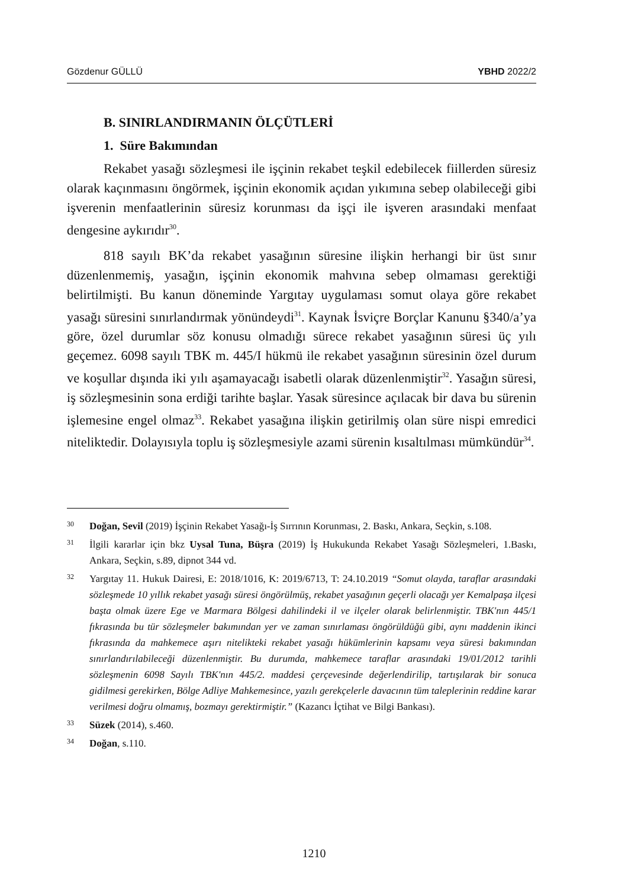Gözdenur GÜLLÜ YBHD 2022/2
B. SINIRLANDIRMANIN ÖLÇÜTLERİ
1. Süre Bakımından
Rekabet yasağı sözleşmesi ile işçinin rekabet teşkil edebilecek fiillerden süresiz olarak kaçınmasını öngörmek, işçinin ekonomik açıdan yıkımına sebep olabileceği gibi işverenin menfaatlerinin süresiz korunması da işçi ile işveren arasındaki menfaat dengesine aykırıdır<sup>30</sup>.
818 sayılı BK’da rekabet yasağının süresine ilişkin herhangi bir üst sınır düzenlenmemiş, yasağın, işçinin ekonomik mahvına sebep olmaması gerektiği belirtilmişti. Bu kanun döneminde Yargıtay uygulaması somut olaya göre rekabet yasağı süresini sınırlandırmak yönündeydi<sup>31</sup>. Kaynak İsviçre Borçlar Kanunu §340/a’ya göre, özel durumlar söz konusu olmadığı sürece rekabet yasağının süresi üç yılı geçemez. 6098 sayılı TBK m. 445/I hükmü ile rekabet yasağının süresinin özel durum ve koşullar dışında iki yılı aşamayacağı isabetli olarak düzenlenmiştir<sup>32</sup>. Yasağın süresi, iş sözleşmesinin sona erdiği tarihte başlar. Yasak süresince açılacak bir dava bu sürenin işlemesine engel olmaz<sup>33</sup>. Rekabet yasağına ilişkin getirilmiş olan süre nispi emredici niteliktedir. Dolayısıyla toplu iş sözleşmesiyle azami sürenin kısaltılması mümkündür<sup>34</sup>.
30 Doğan, Sevil (2019) İşçinin Rekabet Yasağı-İş Sırrının Korunması, 2. Baskı, Ankara, Seçkin, s.108.
31 İlgili kararlar için bkz Uysal Tuna, Büşra (2019) İş Hukukunda Rekabet Yasağı Sözleşmeleri, 1.Baskı, Ankara, Seçkin, s.89, dipnot 344 vd.
32 Yargıtay 11. Hukuk Dairesi, E: 2018/1016, K: 2019/6713, T: 24.10.2019 “Somut olayda, taraflar arasındaki sözleşmede 10 yıllık rekabet yasağı süresi öngörülmüş, rekabet yasağının geçerli olacağı yer Kemalpaşa ilçesi başta olmak üzere Ege ve Marmara Bölgesi dahilindeki il ve ilçeler olarak belirlenmiştir. TBK'nın 445/1 fıkrasında bu tür sözleşmeler bakımından yer ve zaman sınırlaması öngörüldüğü gibi, aynı maddenin ikinci fıkrasında da mahkemece aşırı nitelikteki rekabet yasağı hükümlerinin kapsamı veya süresi bakımından sınırlandırılabileceği düzenlenmiştir. Bu durumda, mahkemece taraflar arasındaki 19/01/2012 tarihli sözleşmenin 6098 Sayılı TBK'nın 445/2. maddesi çerçevesinde değerlendirilip, tartışılarak bir sonuca gidilmesi gerekirken, Bölge Adliye Mahkemesince, yazılı gerekçelerle davacının tüm taleplerinin reddine karar verilmesi doğru olmamış, bozmayı gerektirmiştir.” (Kazancı İçtihat ve Bilgi Bankası).
33 Süzek (2014), s.460.
34 Doğan, s.110.
1210